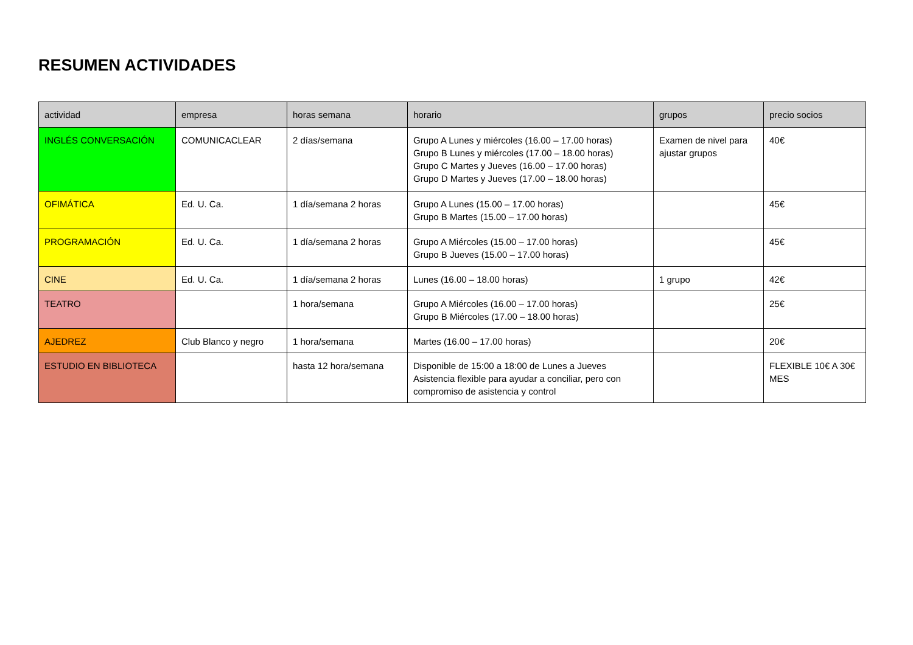RESUMEN ACTIVIDADES
| actividad | empresa | horas semana | horario | grupos | precio socios |
| --- | --- | --- | --- | --- | --- |
| INGLÉS CONVERSACIÓN | COMUNICACLEAR | 2 días/semana | Grupo A Lunes y miércoles (16.00 – 17.00 horas) Grupo B Lunes y miércoles (17.00 – 18.00 horas) Grupo C Martes y Jueves (16.00 – 17.00 horas) Grupo D Martes y Jueves (17.00 – 18.00 horas) | Examen de nivel para ajustar grupos | 40€ |
| OFIMÁTICA | Ed. U. Ca. | 1 día/semana 2 horas | Grupo A Lunes (15.00 – 17.00 horas) Grupo B Martes (15.00 – 17.00 horas) | | 45€ |
| PROGRAMACIÓN | Ed. U. Ca. | 1 día/semana 2 horas | Grupo A Miércoles (15.00 – 17.00 horas) Grupo B Jueves (15.00 – 17.00 horas) | | 45€ |
| CINE | Ed. U. Ca. | 1 día/semana 2 horas | Lunes (16.00 – 18.00 horas) | 1 grupo | 42€ |
| TEATRO | | 1 hora/semana | Grupo A Miércoles (16.00 – 17.00 horas) Grupo B Miércoles (17.00 – 18.00 horas) | | 25€ |
| AJEDREZ | Club Blanco y negro | 1 hora/semana | Martes (16.00 – 17.00 horas) | | 20€ |
| ESTUDIO EN BIBLIOTECA | | hasta 12 hora/semana | Disponible de 15:00 a 18:00 de Lunes a Jueves Asistencia flexible para ayudar a conciliar, pero con compromiso de asistencia y control | | FLEXIBLE 10€ A 30€ MES |